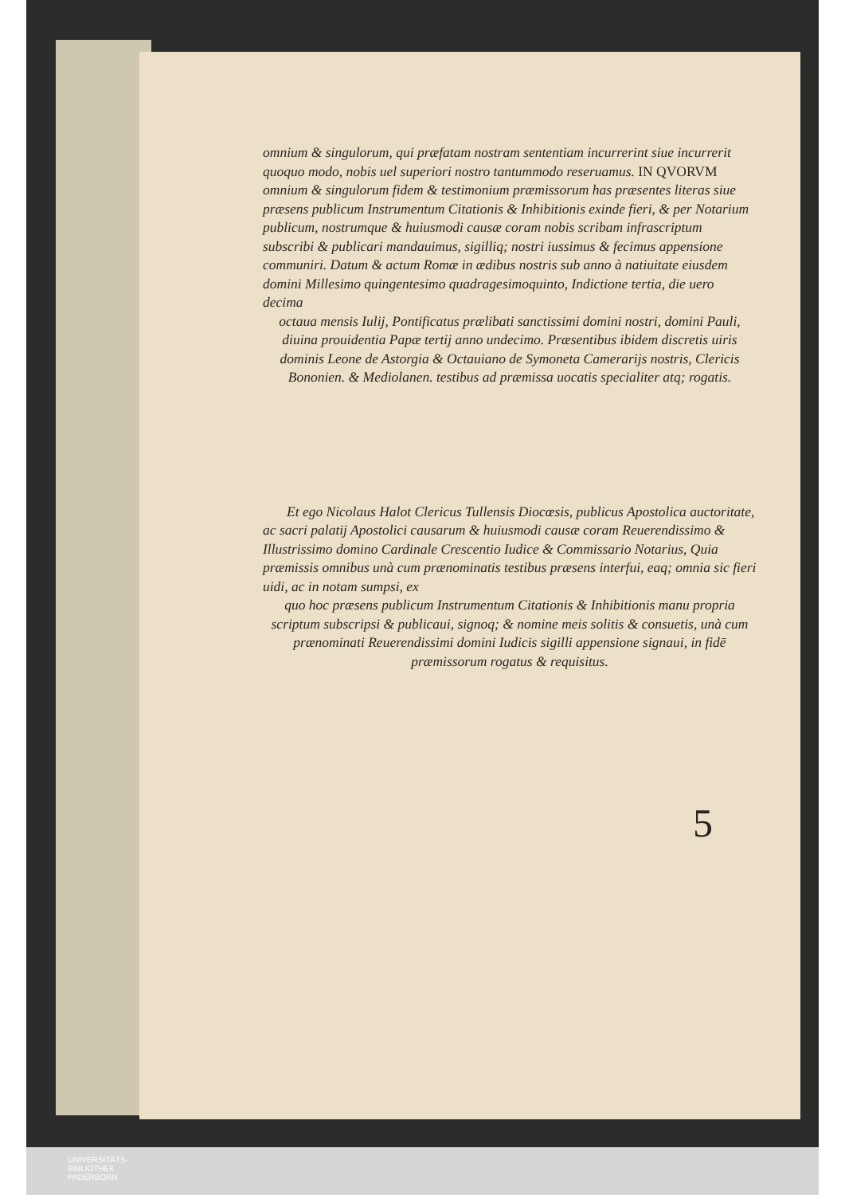omnium & singulorum, qui præfatam nostram sententiam incurrerint siue incurrerit quoquo modo, nobis uel superiori nostro tantummodo reseruamus. IN QVORVM omnium & singulorum fidem & testimonium præmissorum has præsentes literas siue præsens publicum Instrumentum Citationis & Inhibitionis exinde fieri, & per Notarium publicum, nostrumque & huiusmodi causæ coram nobis scribam infrascriptum subscribi & publicari mandauimus, sigilliq; nostri iussimus & fecimus appensione communiri. Datum & actum Romæ in ædibus nostris sub anno à natiuitate eiusdem domini Millesimo quingentesimo quadragesimoquinto, Indictione tertia, die uero decima
octaua mensis Iulij, Pontificatus prælibati sanctissimi domini nostri, domini Pauli, diuina prouidentia Papæ tertij anno undecimo. Præsentibus ibidem discretis uiris dominis Leone de Astorgia & Octauiano de Symoneta Camerarijs nostris, Clericis Bononien. & Mediolanen. testibus ad præmissa uocatis specialiter atq; rogatis.
Et ego Nicolaus Halot Clericus Tullensis Diocœsis, publicus Apostolica auctoritate, ac sacri palatij Apostolici causarum & huiusmodi causæ coram Reuerendissimo & Illustrissimo domino Cardinale Crescentio Iudice & Commissario Notarius, Quia præmissis omnibus unà cum prænominatis testibus præsens interfui, eaq; omnia sic fieri uidi, ac in notam sumpsi, ex
quo hoc præsens publicum Instrumentum Citationis & Inhibitionis manu propria scriptum subscripsi & publicaui, signoq; & nomine meis solitis & consuetis, unà cum prænominati Reuerendissimi domini Iudicis sigilli appensione signaui, in fidē præmissorum rogatus & requisitus.
5
UNIVERSITÄTS-
BIBLIOTHEK
PADERBORN